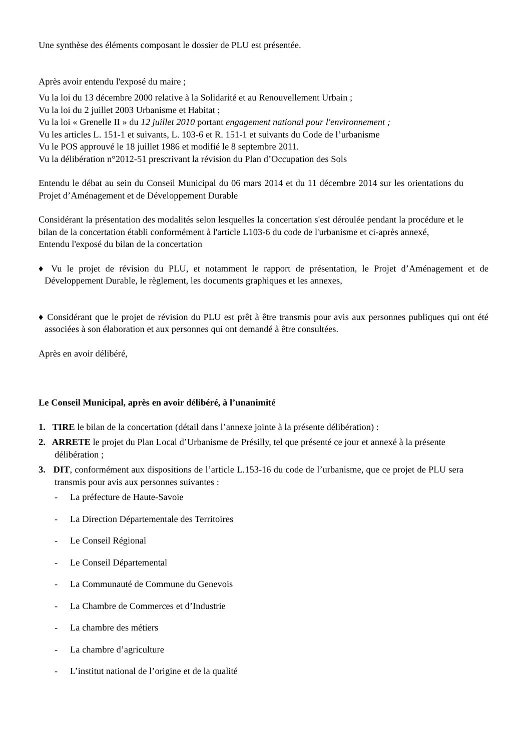Une synthèse des éléments composant le dossier de PLU est présentée.
Après avoir entendu l'exposé du maire ;
Vu la loi du 13 décembre 2000 relative à la Solidarité et au Renouvellement Urbain ;
Vu la loi du 2 juillet 2003 Urbanisme et Habitat ;
Vu la loi « Grenelle II » du 12 juillet 2010 portant engagement national pour l'environnement ;
Vu les articles L. 151-1 et suivants, L. 103-6 et R. 151-1 et suivants du Code de l’urbanisme
Vu le POS approuvé le 18 juillet 1986 et modifié le 8 septembre 2011.
Vu la délibération n°2012-51 prescrivant la révision du Plan d’Occupation des Sols
Entendu le débat au sein du Conseil Municipal du 06 mars 2014 et du 11 décembre 2014 sur les orientations du Projet d’Aménagement et de Développement Durable
Considérant la présentation des modalités selon lesquelles la concertation s'est déroulée pendant la procédure et le bilan de la concertation établi conformément à l'article L103-6 du code de l'urbanisme et ci-après annexé,
Entendu l'exposé du bilan de la concertation
♦ Vu le projet de révision du PLU, et notamment le rapport de présentation, le Projet d’Aménagement et de Développement Durable, le règlement, les documents graphiques et les annexes,
♦ Considérant que le projet de révision du PLU est prêt à être transmis pour avis aux personnes publiques qui ont été associées à son élaboration et aux personnes qui ont demandé à être consultées.
Après en avoir délibéré,
Le Conseil Municipal, après en avoir délibéré, à l’unanimité
1. TIRE le bilan de la concertation (détail dans l’annexe jointe à la présente délibération) :
2. ARRETE le projet du Plan Local d’Urbanisme de Présilly, tel que présenté ce jour et annexé à la présente délibération ;
3. DIT, conformément aux dispositions de l’article L.153-16 du code de l’urbanisme, que ce projet de PLU sera transmis pour avis aux personnes suivantes :
- La préfecture de Haute-Savoie
- La Direction Départementale des Territoires
- Le Conseil Régional
- Le Conseil Départemental
- La Communauté de Commune du Genevois
- La Chambre de Commerces et d’Industrie
- La chambre des métiers
- La chambre d’agriculture
- L’institut national de l’origine et de la qualité